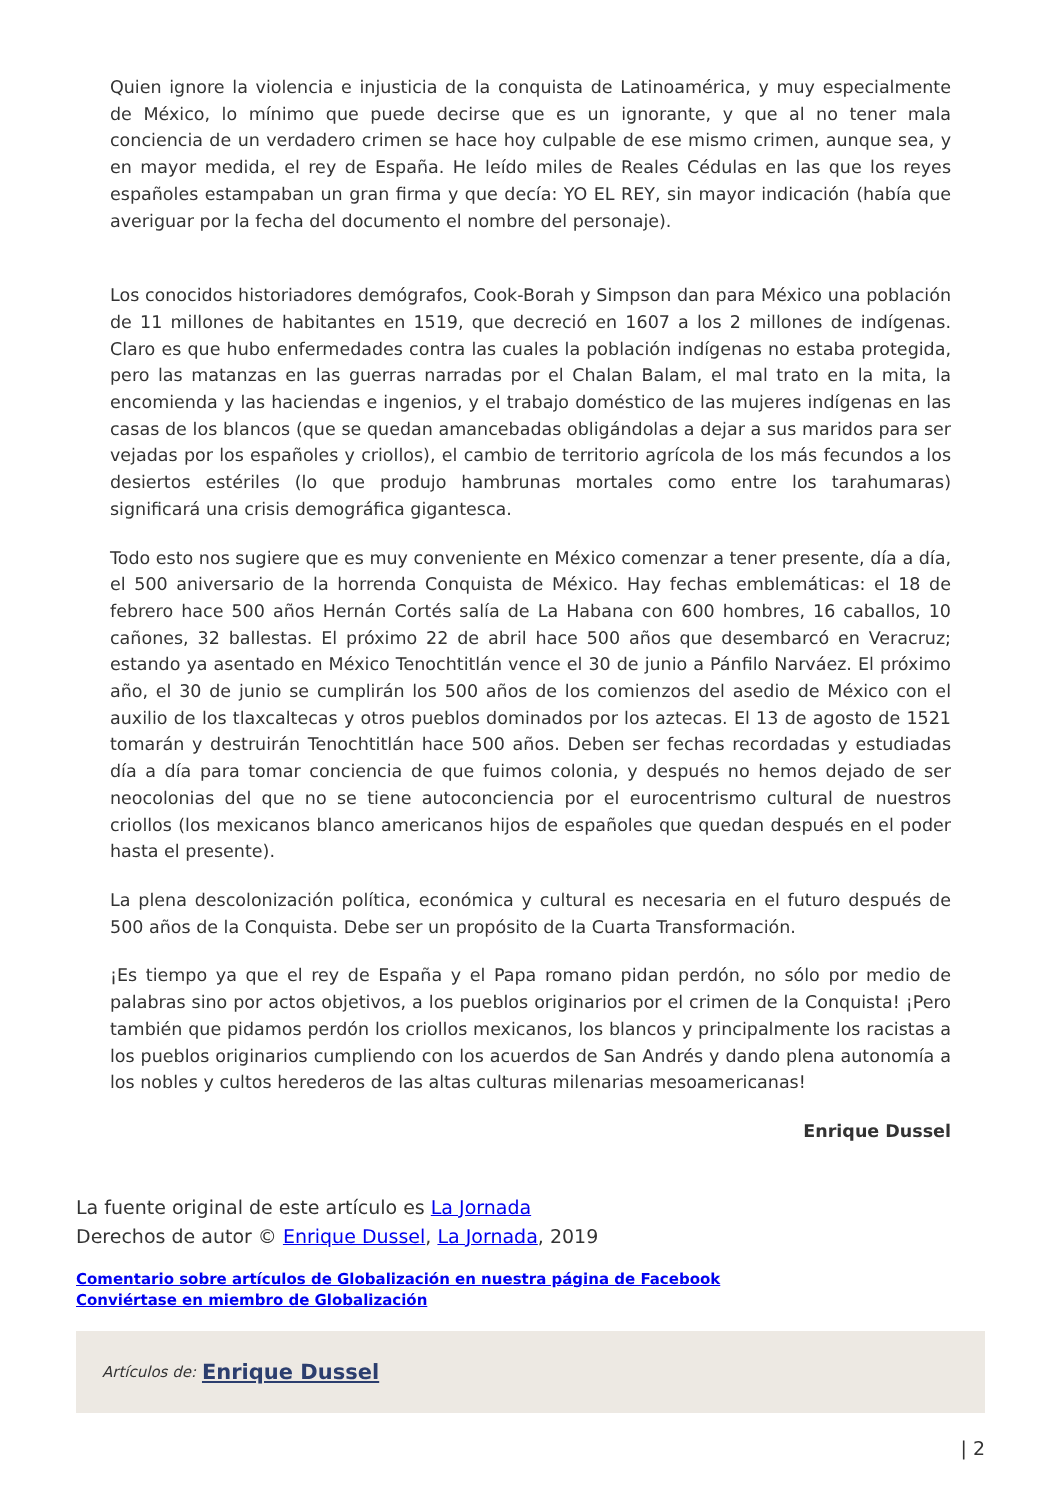Quien ignore la violencia e injusticia de la conquista de Latinoamérica, y muy especialmente de México, lo mínimo que puede decirse que es un ignorante, y que al no tener mala conciencia de un verdadero crimen se hace hoy culpable de ese mismo crimen, aunque sea, y en mayor medida, el rey de España. He leído miles de Reales Cédulas en las que los reyes españoles estampaban un gran firma y que decía: YO EL REY, sin mayor indicación (había que averiguar por la fecha del documento el nombre del personaje).
Los conocidos historiadores demógrafos, Cook-Borah y Simpson dan para México una población de 11 millones de habitantes en 1519, que decreció en 1607 a los 2 millones de indígenas. Claro es que hubo enfermedades contra las cuales la población indígenas no estaba protegida, pero las matanzas en las guerras narradas por el Chalan Balam, el mal trato en la mita, la encomienda y las haciendas e ingenios, y el trabajo doméstico de las mujeres indígenas en las casas de los blancos (que se quedan amancebadas obligándolas a dejar a sus maridos para ser vejadas por los españoles y criollos), el cambio de territorio agrícola de los más fecundos a los desiertos estériles (lo que produjo hambrunas mortales como entre los tarahumaras) significará una crisis demográfica gigantesca.
Todo esto nos sugiere que es muy conveniente en México comenzar a tener presente, día a día, el 500 aniversario de la horrenda Conquista de México. Hay fechas emblemáticas: el 18 de febrero hace 500 años Hernán Cortés salía de La Habana con 600 hombres, 16 caballos, 10 cañones, 32 ballestas. El próximo 22 de abril hace 500 años que desembarcó en Veracruz; estando ya asentado en México Tenochtitlán vence el 30 de junio a Pánfilo Narváez. El próximo año, el 30 de junio se cumplirán los 500 años de los comienzos del asedio de México con el auxilio de los tlaxcaltecas y otros pueblos dominados por los aztecas. El 13 de agosto de 1521 tomarán y destruirán Tenochtitlán hace 500 años. Deben ser fechas recordadas y estudiadas día a día para tomar conciencia de que fuimos colonia, y después no hemos dejado de ser neocolonias del que no se tiene autoconciencia por el eurocentrismo cultural de nuestros criollos (los mexicanos blanco americanos hijos de españoles que quedan después en el poder hasta el presente).
La plena descolonización política, económica y cultural es necesaria en el futuro después de 500 años de la Conquista. Debe ser un propósito de la Cuarta Transformación.
¡Es tiempo ya que el rey de España y el Papa romano pidan perdón, no sólo por medio de palabras sino por actos objetivos, a los pueblos originarios por el crimen de la Conquista! ¡Pero también que pidamos perdón los criollos mexicanos, los blancos y principalmente los racistas a los pueblos originarios cumpliendo con los acuerdos de San Andrés y dando plena autonomía a los nobles y cultos herederos de las altas culturas milenarias mesoamericanas!
Enrique Dussel
La fuente original de este artículo es La Jornada
Derechos de autor © Enrique Dussel, La Jornada, 2019
Comentario sobre artículos de Globalización en nuestra página de Facebook
Conviértase en miembro de Globalización
Artículos de: Enrique Dussel
| 2